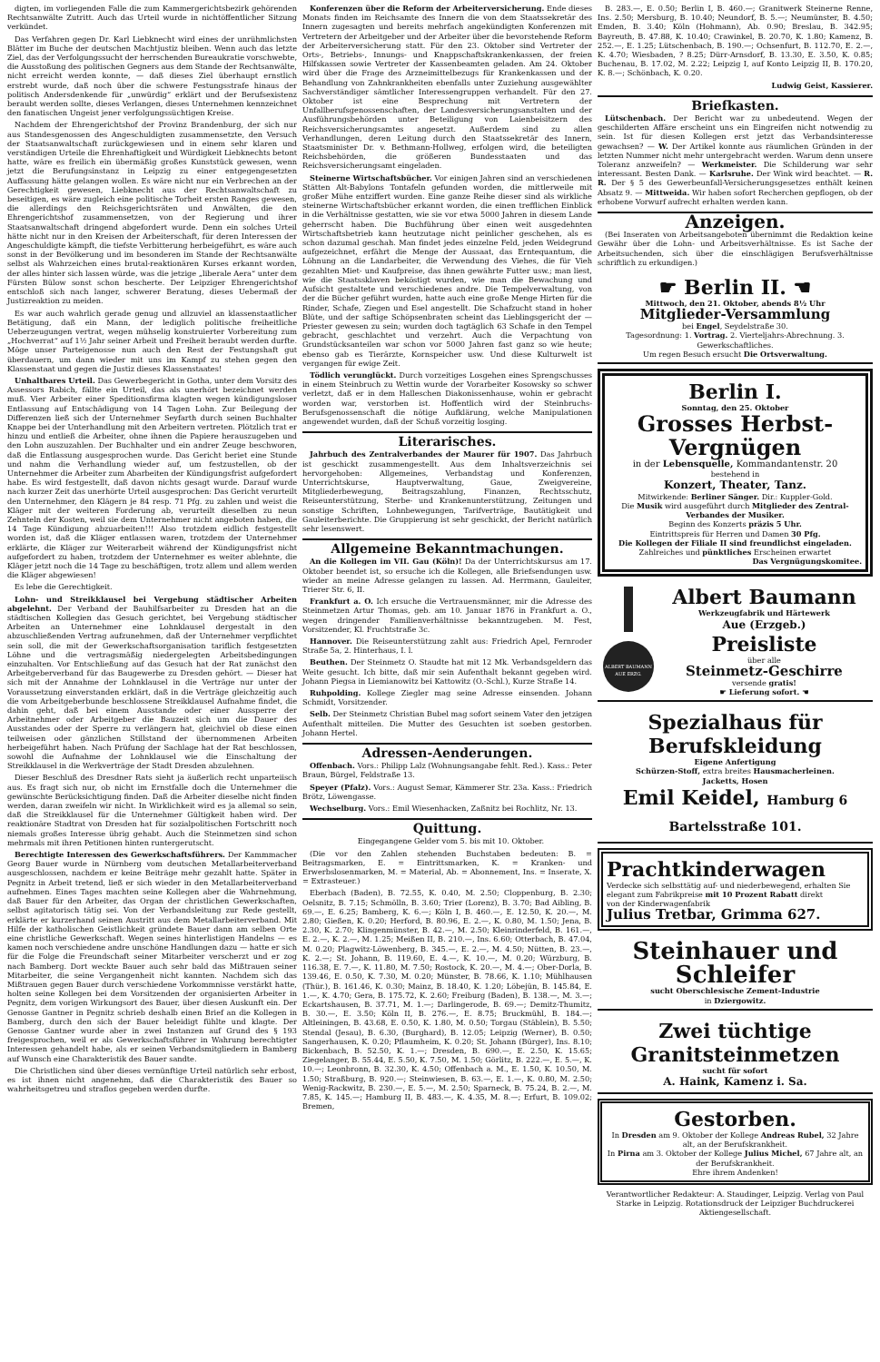digten, im vorliegenden Falle die zum Kammergerichtsbezirk gehörenden Rechtsanwälte Zutritt. Auch das Urteil wurde in nichtöffentlicher Sitzung verkündet.
Das Verfahren gegen Dr. Karl Liebknecht wird eines der unrühmlichsten Blätter im Buche der deutschen Machtjustiz bleiben. Wenn auch das letzte Ziel, das der Verfolgungssucht der herrschenden Bureaukratie vorschwebte, die Ausstoßung des politischen Gegners aus dem Stande der Rechtsanwälte, nicht erreicht werden konnte, — daß dieses Ziel überhaupt ernstlich erstrebt wurde, daß noch über die schwere Festungsstrafe hinaus der politisch Andersdenkende für „unwürdig“ erklärt und der Berufsexistenz beraubt werden sollte, dieses Verlangen, dieses Unternehmen kennzeichnet den fanatischen Ungeist jener verfolgungssüchtigen Kreise.
Nachdem der Ehrengerichtshof der Provinz Brandenburg, der sich nur aus Standesgenossen des Angeschuldigten zusammensetzte, den Versuch der Staatsanwaltschaft zurückgewiesen und in einem sehr klaren und verständigen Urteile die Ehrenhaftigkeit und Würdigkeit Liebknechts betont hatte, wäre es freilich ein übermäßig großes Kunststück gewesen, wenn jetzt die Berufungsinstanz in Leipzig zu einer entgegengesetzten Auffassung hätte gelangen wollen. Es wäre nicht nur ein Verbrechen an der Gerechtigkeit gewesen, Liebknecht aus der Rechtsanwaltschaft zu beseitigen, es wäre zugleich eine politische Torheit ersten Ranges gewesen, die allerdings den Reichsgerichtsräten und Anwälten, die den Ehrengerichtshof zusammensetzen, von der Regierung und ihrer Staatsanwaltschaft dringend abgefordert wurde. Denn ein solches Urteil hätte nicht nur in den Kreisen der Arbeiterschaft, für deren Interessen der Angeschuldigte kämpft, die tiefste Verbitterung herbeigeführt, es wäre auch sonst in der Bevölkerung und im besonderen im Stande der Rechtsanwälte selbst als Wahrzeichen eines brutal-reaktionären Kurses erkannt worden, der alles hinter sich lassen würde, was die jetzige „liberale Aera“ unter dem Fürsten Bülow sonst schon bescherte. Der Leipziger Ehrengerichtshof entschloß sich nach langer, schwerer Beratung, dieses Uebermaß der Justizreaktion zu meiden.
Es war auch wahrlich gerade genug und allzuviel an klassenstaatlicher Betätigung, daß ein Mann, der lediglich politische freiheitliche Ueberzeugungen vertrat, wegen mühselig konstruierter Vorbereitung zum „Hochverrat“ auf 1½ Jahr seiner Arbeit und Freiheit beraubt werden durfte. Möge unser Parteigenosse nun auch den Rest der Festungshaft gut überdauern, um dann wieder mit uns im Kampf zu stehen gegen den Klassenstaat und gegen die Justiz dieses Klassenstaates!
Unhaltbares Urteil. Das Gewerbegericht in Gotha, unter dem Vorsitz des Assessors Rabich, fällte ein Urteil, das als unerhört bezeichnet werden muß. Vier Arbeiter einer Speditionsfirma klagten wegen kündigungsloser Entlassung auf Entschädigung von 14 Tagen Lohn. Zur Beilegung der Differenzen ließ sich der Unternehmer Seyfarth durch seinen Buchhalter Knappe bei der Unterhandlung mit den Arbeitern vertreten. Plötzlich trat er hinzu und entließ die Arbeiter, ohne ihnen die Papiere herauszugeben und den Lohn auszuzahlen. Der Buchhalter und ein andrer Zeuge beschworen, daß die Entlassung ausgesprochen wurde. Das Gericht beriet eine Stunde und nahm die Verhandlung wieder auf, um festzustellen, ob der Unternehmer die Arbeiter zum Abarbeiten der Kündigungsfrist aufgefordert habe. Es wird festgestellt, daß davon nichts gesagt wurde. Darauf wurde nach kurzer Zeit das unerhörte Urteil ausgesprochen: Das Gericht verurteilt den Unternehmer, den Klägern je 84 resp. 71 Pfg. zu zahlen und weist die Kläger mit der weiteren Forderung ab, verurteilt dieselben zu neun Zehnteln der Kosten, weil sie dem Unternehmer nicht angeboten haben, die 14 Tage Kündigung abzuarbeiten!!! Also trotzdem eidlich festgestellt worden ist, daß die Kläger entlassen waren, trotzdem der Unternehmer erklärte, die Kläger zur Weiterarbeit während der Kündigungsfrist nicht aufgefordert zu haben, trotzdem der Unternehmer es weiter ablehnte, die Kläger jetzt noch die 14 Tage zu beschäftigen, trotz allem und allem werden die Kläger abgewiesen!
Es lebe die Gerechtigkeit.
Lohn- und Streikklausel bei Vergebung städtischer Arbeiten abgelehnt. Der Verband der Bauhilfsarbeiter zu Dresden hat an die städtischen Kollegien das Gesuch gerichtet, bei Vergebung städtischer Arbeiten an Unternehmer eine Lohnklausel dergestalt in den abzuschließenden Vertrag aufzunehmen, daß der Unternehmer verpflichtet sein soll, die mit der Gewerkschaftsorganisation tariflich festgesetzten Löhne und die vertragsmäßig niedergelegten Arbeitsbedingungen einzuhalten. Vor Entschließung auf das Gesuch hat der Rat zunächst den Arbeitgeberverband für das Baugewerbe zu Dresden gehört. — Dieser hat sich mit der Annahme der Lohnklausel in die Verträge nur unter der Voraussetzung einverstanden erklärt, daß in die Verträge gleichzeitig auch die vom Arbeitgeberbunde beschlossene Streikklausel Aufnahme findet, die dahin geht, daß bei einem Ausstande oder einer Aussperre der Arbeitnehmer oder Arbeitgeber die Bauzeit sich um die Dauer des Ausstandes oder der Sperre zu verlängern hat, gleichviel ob diese einen teilweisen oder gänzlichen Stillstand der übernommenen Arbeiten herbeigeführt haben. Nach Prüfung der Sachlage hat der Rat beschlossen, sowohl die Aufnahme der Lohnklausel wie die Einschaltung der Streikklausel in die Werkverträge der Stadt Dresden abzulehnen.
Dieser Beschluß des Dresdner Rats sieht ja äußerlich recht unparteiisch aus. Es fragt sich nur, ob nicht im Ernstfalle doch die Unternehmer die gewünschte Berücksichtigung finden. Daß die Arbeiter dieselbe nicht finden werden, daran zweifeln wir nicht. In Wirklichkeit wird es ja allemal so sein, daß die Streikklausel für die Unternehmer Gültigkeit haben wird. Der reaktionäre Stadtrat von Dresden hat für sozialpolitischen Fortschritt noch niemals großes Interesse übrig gehabt. Auch die Steinmetzen sind schon mehrmals mit ihren Petitionen hinten runtergerutscht.
Berechtigte Interessen des Gewerkschaftsführers. Der Kammmacher Georg Bauer wurde in Nürnberg vom deutschen Metallarbeiterverband ausgeschlossen, nachdem er keine Beiträge mehr gezahlt hatte. Später in Pegnitz in Arbeit tretend, ließ er sich wieder in den Metallarbeiterverband aufnehmen. Eines Tages machten seine Kollegen aber die Wahrnehmung, daß Bauer für den Arbeiter, das Organ der christlichen Gewerkschaften, selbst agitatorisch tätig sei. Von der Verbandsleitung zur Rede gestellt, erklärte er kurzerhand seinen Austritt aus dem Metallarbeiterverband. Mit Hilfe der katholischen Geistlichkeit gründete Bauer dann am selben Orte eine christliche Gewerkschaft. Wegen seines hinterlistigen Handelns — es kamen noch verschiedene andre unschöne Handlungen dazu — hatte er sich für die Folge die Freundschaft seiner Mitarbeiter verscherzt und er zog nach Bamberg. Dort weckte Bauer auch sehr bald das Mißtrauen seiner Mitarbeiter, die seine Vergangenheit nicht kannten. Nachdem sich das Mißtrauen gegen Bauer durch verschiedene Vorkommnisse verstärkt hatte, holten seine Kollegen bei dem Vorsitzenden der organisierten Arbeiter in Pegnitz, dem vorigen Wirkungsort des Bauer, über diesen Auskunft ein. Der Genosse Gantner in Pegnitz schrieb deshalb einen Brief an die Kollegen in Bamberg, durch den sich der Bauer beleidigt fühlte und klagte. Der Genosse Gantner wurde aber in zwei Instanzen auf Grund des § 193 freigesprochen, weil er als Gewerkschaftsführer in Wahrung berechtigter Interessen gehandelt habe, als er seinen Verbandsmitgliedern in Bamberg auf Wunsch eine Charakteristik des Bauer sandte.
Die Christlichen sind über dieses vernünftige Urteil natürlich sehr erbost, es ist ihnen nicht angenehm, daß die Charakteristik des Bauer so wahrheitsgetreu und straflos gegeben werden durfte.
Konferenzen über die Reform der Arbeiterversicherung. Ende dieses Monats finden im Reichsamte des Innern die von dem Staatssekretär des Innern zugesagten und bereits mehrfach angekündigten Konferenzen mit Vertretern der Arbeitgeber und der Arbeiter über die bevorstehende Reform der Arbeiterversicherung statt. Für den 23. Oktober sind Vertreter der Orts-, Betriebs-, Innungs- und Knappschaftskrankenkassen, der freien Hilfskassen sowie Vertreter der Kassenbeamten geladen. Am 24. Oktober wird über die Frage des Arzneimittelbezugs für Krankenkassen und der Behandlung von Zahnkrankheiten ebenfalls unter Zuziehung ausgewählter Sachverständiger sämtlicher Interessengruppen verhandelt. Für den 27. Oktober ist eine Besprechung mit Vertretern der Unfallberufsgenossenschaften, der Landesversicherungsanstalten und der Ausführungsbehörden unter Beteiligung von Laienbeisitzern des Reichsversicherungsamtes angesetzt. Außerdem sind zu allen Verhandlungen, deren Leitung durch den Staatssekretär des Innern, Staatsminister Dr. v. Bethmann-Hollweg, erfolgen wird, die beteiligten Reichsbehörden, die größeren Bundesstaaten und das Reichsversicherungsamt eingeladen.
Steinerne Wirtschaftsbücher. Vor einigen Jahren sind an verschiedenen Stätten Alt-Babylons Tontafeln gefunden worden, die mittlerweile mit großer Mühe entziffert wurden. Eine ganze Reihe dieser sind als wirkliche steinerne Wirtschaftsbücher erkannt worden, die einen trefflichen Einblick in die Verhältnisse gestatten, wie sie vor etwa 5000 Jahren in diesem Lande geherrscht haben. Die Buchführung über einen weit ausgedehnten Wirtschaftsbetrieb kann heutzutage nicht peinlicher geschehen, als es schon dazumal geschah. Man findet jedes einzelne Feld, jeden Weidegrund aufgezeichnet, erfährt die Menge der Aussaat, das Erntequantum, die Löhnung an die Landarbeiter, die Verwendung des Viehes, die für Vieh gezahlten Miet- und Kaufpreise, das ihnen gewährte Futter usw.; man liest, wie die Staatssklaven beköstigt wurden, wie man die Bewachung und Aufsicht gestaltete und verschiedenes andre. Die Tempelverwaltung, von der die Bücher geführt wurden, hatte auch eine große Menge Hirten für die Rinder, Schafe, Ziegen und Esel angestellt. Die Schafzucht stand in hoher Blüte, und der saftige Schöpsenbraten scheint das Lieblingsgericht der — Priester gewesen zu sein; wurden doch tagtäglich 63 Schafe in den Tempel gebracht, geschlachtet und verzehrt. Auch die Verpachtung von Grundstücksanteilen war schon vor 5000 Jahren fast ganz so wie heute; ebenso gab es Tierärzte, Kornspeicher usw. Und diese Kulturwelt ist vergangen für ewige Zeit.
Tödlich verunglückt. Durch vorzeitiges Losgehen eines Sprengschusses in einem Steinbruch zu Wettin wurde der Vorarbeiter Kosowsky so schwer verletzt, daß er in dem Halleschen Diakonissenhause, wohin er gebracht worden war, verstorben ist. Hoffentlich wird der Steinbruchs-Berufsgenossenschaft die nötige Aufklärung, welche Manipulationen angewendet wurden, daß der Schuß vorzeitig losging.
Literarisches.
Jahrbuch des Zentralverbandes der Maurer für 1907. Das Jahrbuch ist geschickt zusammengestellt. Aus dem Inhaltsverzeichnis sei hervorgehoben: Allgemeines, Verbandstag und Konferenzen, Unterrichtskurse, Hauptverwaltung, Gaue, Zweigvereine, Mitgliederbewegung, Beitragszahlung, Finanzen, Rechtsschutz, Reiseunterstützung, Sterbe- und Krankenunterstützung, Zeitungen und sonstige Schriften, Lohnbewegungen, Tarifverträge, Bautätigkeit und Gauleiterberichte. Die Gruppierung ist sehr geschickt, der Bericht natürlich sehr lesenswert.
Allgemeine Bekanntmachungen.
An die Kollegen im VII. Gau (Köln)! Da der Unterrichtskursus am 17. Oktober beendet ist, so ersuche ich die Kollegen, alle Briefsendungen usw. wieder an meine Adresse gelangen zu lassen. Ad. Herrmann, Gauleiter, Trierer Str. 6, II.
Frankfurt a. O. Ich ersuche die Vertrauensmänner, mir die Adresse des Steinmetzen Artur Thomas, geb. am 10. Januar 1876 in Frankfurt a. O., wegen dringender Familienverhältnisse bekanntzugeben. M. Fest, Vorsitzender, Kl. Fruchtstraße 3c.
Hannover. Die Reiseunterstützung zahlt aus: Friedrich Apel, Fernroder Straße 5a, 2. Hinterhaus, I. l.
Beuthen. Der Steinmetz O. Staudte hat mit 12 Mk. Verbandsgeldern das Weite gesucht. Ich bitte, daß mir sein Aufenthalt bekannt gegeben wird. Johann Piegsa in Liemianowitz bei Kattowitz (O.-Schl.), Kurze Straße 14.
Ruhpolding. Kollege Ziegler mag seine Adresse einsenden. Johann Schmidt, Vorsitzender.
Selb. Der Steinmetz Christian Bubel mag sofort seinem Vater den jetzigen Aufenthalt mitteilen. Die Mutter des Gesuchten ist soeben gestorben. Johann Hertel.
Adressen-Aenderungen.
Offenbach. Vors.: Philipp Lalz (Wohnungsangabe fehlt. Red.). Kass.: Peter Braun, Bürgel, Feldstraße 13.
Speyer (Pfalz). Vors.: August Semar, Kämmerer Str. 23a. Kass.: Friedrich Brötz, Löwengasse.
Wechselburg. Vors.: Emil Wiesenhacken, Zaßnitz bei Rochlitz, Nr. 13.
Quittung.
Eingegangene Gelder vom 5. bis mit 10. Oktober.
(Die vor den Zahlen stehenden Buchstaben bedeuten: B. = Beitragsmarken, E. = Eintrittsmarken, K. = Kranken- und Erwerbslosenmarken, M. = Material, Ab. = Abonnement, Ins. = Inserate, X. = Extrasteuer.)
Eberbach (Baden), B. 72.55, K. 0.40, M. 2.50; Cloppenburg, B. 2.30; Oelsnitz, B. 7.15; Schmölln, B. 3.60; Trier (Lorenz), B. 3.70; Bad Aibling, B. 69.—, E. 6.25; Bamberg, K. 6.—; Köln I, B. 460.—, E. 12.50, K. 20.—, M. 2.80; Gießen, K. 0.20; Herford, B. 80.96, E. 2.—, K. 0.80, M. 1.50; Jena, B. 2.30, K. 2.70; Klingenmünster, B. 42.—, M. 2.50; Kleinrinderfeld, B. 161.—, E. 2.—, K. 2.—, M. 1.25; Meißen II, B. 210.—, Ins. 6.60; Otterbach, B. 47.04, M. 0.20; Plagwitz-Löwenberg, B. 345.—, E. 2.—, M. 4.50; Nütten, B. 23.—, K. 2.—; St. Johann, B. 119.60, E. 4.—, K. 10.—, M. 0.20; Würzburg, B. 116.38, E. 7.—, K. 11.80, M. 7.50; Rostock, K. 20.—, M. 4.—; Ober-Dorla, B. 139.46, E. 0.50, K. 7.30, M. 0.20; Münster, B. 78.66, K. 1.10; Mühlhausen (Thür.), B. 161.46, K. 0.30; Mainz, B. 18.40, K. 1.20; Löbejün, B. 145.84, E. 1.—, K. 4.70; Gera, B. 175.72, K. 2.60; Freiburg (Baden), B. 138.—, M. 3.—; Eckartshausen, B. 37.71, M. 1.—; Darlingerode, B. 69.—; Demitz-Thumitz, B. 30.—, E. 3.50; Köln II, B. 276.—, E. 8.75; Bruckmühl, B. 184.—; Altleiningen, B. 43.68, E. 0.50, K. 1.80, M. 0.50; Torgau (Stäblein), B. 5.50; Stendal (Jesau), B. 6.30, (Burghard), B. 12.05; Leipzig (Werner), B. 0.50; Sangerhausen, K. 0.20; Pflaumheim, K. 0.20; St. Johann (Bürger), Ins. 8.10; Bickenbach, B. 52.50, K. 1.—; Dresden, B. 690.—, E. 2.50, K. 15.65; Ziegelanger, B. 55.44, E. 5.50, K. 7.50, M. 1.50; Görlitz, B. 222.—, E. 5.—, K. 10.—; Leonbronn, B. 32.30, K. 4.50; Offenbach a. M., E. 1.50, K. 10.50, M. 1.50; Straßburg, B. 920.—; Steinwiesen, B. 63.—, E. 1.—, K. 0.80, M. 2.50; Wenig-Rackwitz, B. 230.—, E. 5.—, M. 2.50; Sparneck, B. 75.24, B. 2.—, M. 7.85, K. 145.—; Hamburg II, B. 483.—, K. 4.35, M. 8.—; Erfurt, B. 109.02; Bremen,
B. 283.—, E. 0.50; Berlin I, B. 460.—; Granitwerk Steinerne Renne, Ins. 2.50; Mersburg, B. 10.40; Neundorf, B. 5.—; Neumünster, B. 4.50; Emden, B. 3.40; Köln (Hohmann), Ab. 0.90; Breslau, B. 342.95; Bayreuth, B. 47.88, K. 10.40; Crawinkel, B. 20.70, K. 1.80; Kamenz, B. 252.—, E. 1.25; Lütschenbach, B. 190.—; Ochsenfurt, B. 112.70, E. 2.—, K. 4.70; Wiesbaden, ? 8.25; Dürr-Arnsdorf, B. 13.30, E. 3.50, K. 0.85; Buchenau, B. 17.02, M. 2.22; Leipzig I, auf Konto Leipzig II, B. 170.20, K. 8.—; Schönbach, K. 0.20.
Ludwig Geist, Kassierer.
Briefkasten.
Lütschenbach. Der Bericht war zu unbedeutend. Wegen der geschilderten Affäre erscheint uns ein Eingreifen nicht notwendig zu sein. Ist für diesen Kollegen erst jetzt das Verbandsinteresse gewachsen? — W. Der Artikel konnte aus räumlichen Gründen in der letzten Nummer nicht mehr untergebracht werden. Warum denn unsere Toleranz anzweifeln? — Werkmeister. Die Schilderung war sehr interessant. Besten Dank. — Karlsruhe. Der Wink wird beachtet. — R. R. Der § 5 des Gewerbeunfall-Versicherungsgesetzes enthält keinen Absatz 9. — Mittweida. Wir haben sofort Recherchen gepflogen, ob der erhobene Vorwurf aufrecht erhalten werden kann.
Anzeigen.
(Bei Inseraten von Arbeitsangeboten übernimmt die Redaktion keine Gewähr über die Lohn- und Arbeitsverhältnisse. Es ist Sache der Arbeitsuchenden, sich über die einschlägigen Berufsverhältnisse schriftlich zu erkundigen.)
☛ Berlin II. ☚
Mittwoch, den 21. Oktober, abends 8½ Uhr
Mitglieder-Versammlung
bei Engel, Seydelstraße 30.
Tagesordnung: 1. Vortrag. 2. Vierteljahrs-Abrechnung. 3. Gewerkschaftliches.
Um regen Besuch ersucht Die Ortsverwaltung.
Berlin I.
Sonntag, den 25. Oktober
Grosses Herbst-Vergnügen
in der Lebensquelle, Kommandantenstr. 20
bestehend in
Konzert, Theater, Tanz.
Mitwirkende: Berliner Sänger. Dir.: Kuppler-Gold.
Die Musik wird ausgeführt durch Mitglieder des Zentral-Verbandes der Musiker.
Beginn des Konzerts präzis 5 Uhr.
Eintrittspreis für Herren und Damen 30 Pfg.
Die Kollegen der Filiale II sind freundlichst eingeladen.
Zahlreiches und pünktliches Erscheinen erwartet
Das Vergnügungskomitee.
ALBERT BAUMANN
AUE ERZG.
Albert Baumann
Werkzeugfabrik und Härtewerk
Aue (Erzgeb.)
Preisliste
über alle
Steinmetz-Geschirre
versende gratis!
☛ Lieferung sofort. ☚
Spezialhaus für Berufskleidung
Eigene Anfertigung
Schürzen-Stoff, extra breites Hausmacherleinen.
Jacketts, Hosen
Emil Keidel, Hamburg 6 Bartelsstraße 101.
Prachtkinderwagen
Verdecke sich selbsttätig auf- und niederbewegend, erhalten Sie elegant zum Fabrikpreise mit 10 Prozent Rabatt direkt
von der Kinderwagenfabrik
Julius Tretbar, Grimma 627.
Steinhauer und Schleifer
sucht Oberschlesische Zement-Industrie
in Dziergowitz.
Zwei tüchtige Granitsteinmetzen
sucht für sofort
A. Haink, Kamenz i. Sa.
Gestorben.
In Dresden am 9. Oktober der Kollege Andreas Rubel, 32 Jahre alt, an der Berufskrankheit.
In Pirna am 3. Oktober der Kollege Julius Michel, 67 Jahre alt, an der Berufskrankheit.
Ehre ihrem Andenken!
Verantwortlicher Redakteur: A. Staudinger, Leipzig. Verlag von Paul Starke in Leipzig. Rotationsdruck der Leipziger Buchdruckerei Aktiengesellschaft.